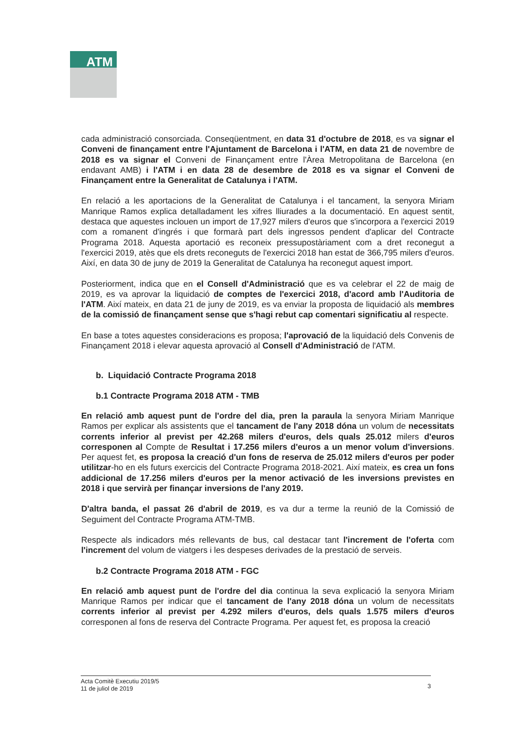ATM
cada administració consorciada. Conseqüentment, en data 31 d'octubre de 2018, es va signar el Conveni de finançament entre l'Ajuntament de Barcelona i l'ATM, en data 21 de novembre de 2018 es va signar el Conveni de Finançament entre l'Àrea Metropolitana de Barcelona (en endavant AMB) i l'ATM i en data 28 de desembre de 2018 es va signar el Conveni de Finançament entre la Generalitat de Catalunya i l'ATM.
En relació a les aportacions de la Generalitat de Catalunya i el tancament, la senyora Miriam Manrique Ramos explica detalladament les xifres lliurades a la documentació. En aquest sentit, destaca que aquestes inclouen un import de 17,927 milers d'euros que s'incorpora a l'exercici 2019 com a romanent d'ingrés i que formarà part dels ingressos pendent d'aplicar del Contracte Programa 2018. Aquesta aportació es reconeix pressupostàriament com a dret reconegut a l'exercici 2019, atès que els drets reconeguts de l'exercici 2018 han estat de 366,795 milers d'euros. Així, en data 30 de juny de 2019 la Generalitat de Catalunya ha reconegut aquest import.
Posteriorment, indica que en el Consell d'Administració que es va celebrar el 22 de maig de 2019, es va aprovar la liquidació de comptes de l'exercici 2018, d'acord amb l'Auditoria de l'ATM. Així mateix, en data 21 de juny de 2019, es va enviar la proposta de liquidació als membres de la comissió de finançament sense que s'hagi rebut cap comentari significatiu al respecte.
En base a totes aquestes consideracions es proposa; l'aprovació de la liquidació dels Convenis de Finançament 2018 i elevar aquesta aprovació al Consell d'Administració de l'ATM.
b. Liquidació Contracte Programa 2018
b.1 Contracte Programa 2018 ATM - TMB
En relació amb aquest punt de l'ordre del dia, pren la paraula la senyora Miriam Manrique Ramos per explicar als assistents que el tancament de l'any 2018 dóna un volum de necessitats corrents inferior al previst per 42.268 milers d'euros, dels quals 25.012 milers d'euros corresponen al Compte de Resultat i 17.256 milers d'euros a un menor volum d'inversions. Per aquest fet, es proposa la creació d'un fons de reserva de 25.012 milers d'euros per poder utilitzar-ho en els futurs exercicis del Contracte Programa 2018-2021. Així mateix, es crea un fons addicional de 17.256 milers d'euros per la menor activació de les inversions previstes en 2018 i que servirà per finançar inversions de l'any 2019.
D'altra banda, el passat 26 d'abril de 2019, es va dur a terme la reunió de la Comissió de Seguiment del Contracte Programa ATM-TMB.
Respecte als indicadors més rellevants de bus, cal destacar tant l'increment de l'oferta com l'increment del volum de viatgers i les despeses derivades de la prestació de serveis.
b.2 Contracte Programa 2018 ATM - FGC
En relació amb aquest punt de l'ordre del dia continua la seva explicació la senyora Miriam Manrique Ramos per indicar que el tancament de l'any 2018 dóna un volum de necessitats corrents inferior al previst per 4.292 milers d'euros, dels quals 1.575 milers d'euros corresponen al fons de reserva del Contracte Programa. Per aquest fet, es proposa la creació
Acta Comitè Executiu 2019/5
11 de juliol de 2019
3